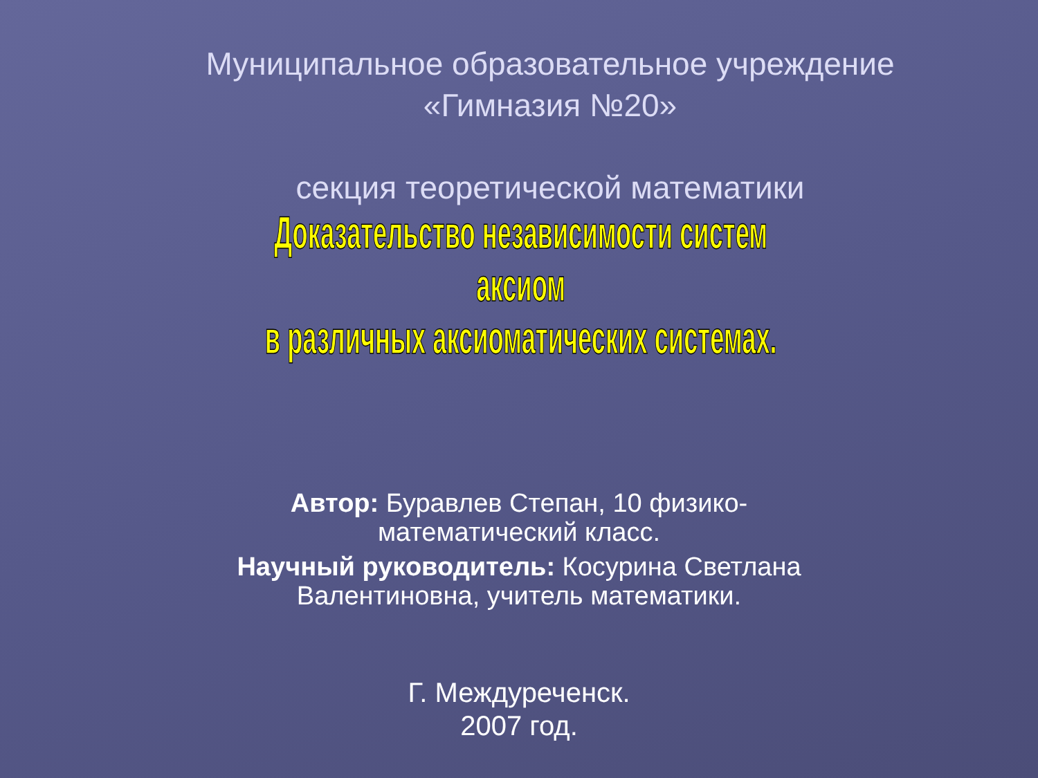Муниципальное образовательное учреждение
«Гимназия №20»
секция теоретической математики
Доказательство независимости систем аксиом
в различных аксиоматических системах.
Автор: Буравлев Степан, 10 физико-
математический класс.
Научный руководитель: Косурина Светлана
Валентиновна, учитель математики.
Г. Междуреченск.
2007 год.